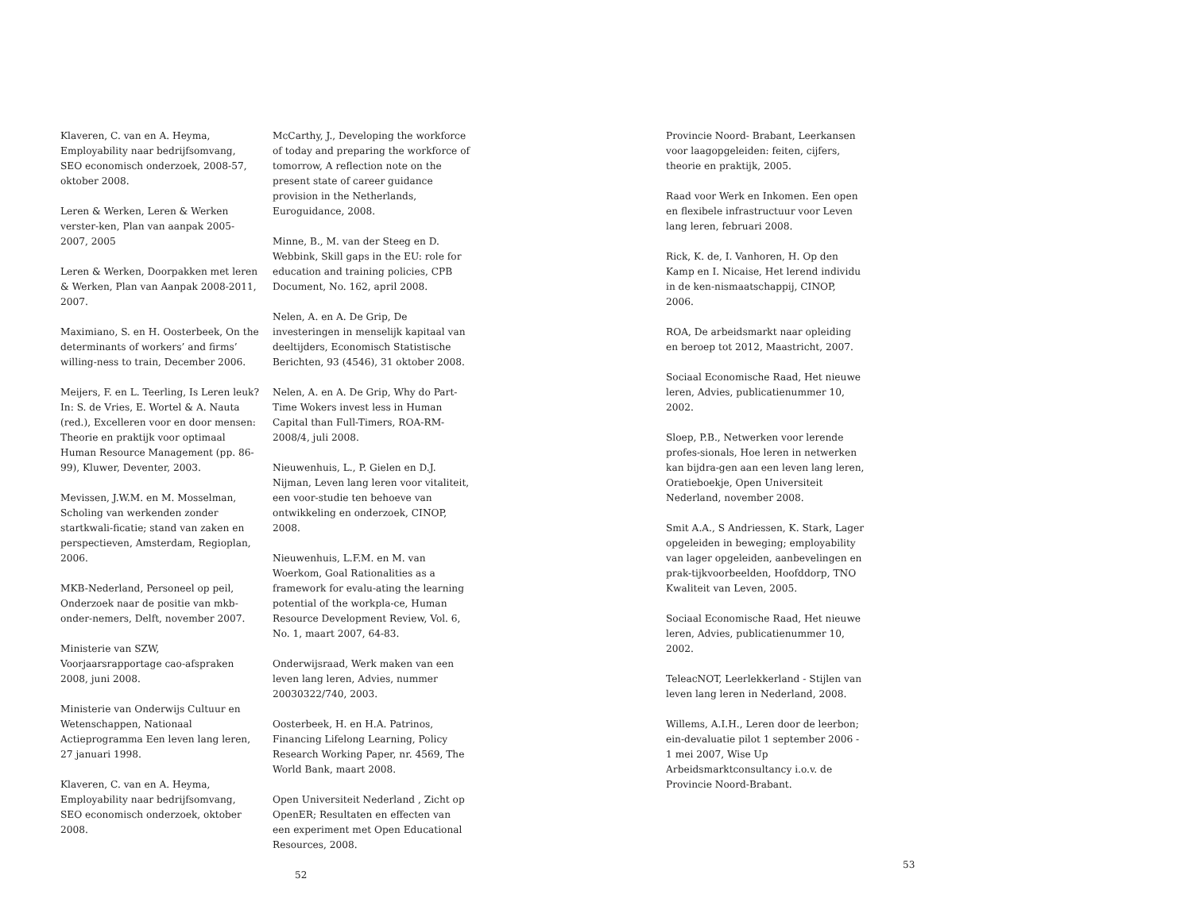Klaveren, C. van en A. Heyma, Employability naar bedrijfsomvang, SEO economisch onderzoek, 2008-57, oktober 2008.
Leren & Werken, Leren & Werken verster-ken, Plan van aanpak 2005-2007, 2005
Leren & Werken, Doorpakken met leren & Werken, Plan van Aanpak 2008-2011, 2007.
Maximiano, S. en H. Oosterbeek, On the determinants of workers’ and firms’ willing-ness to train, December 2006.
Meijers, F. en L. Teerling, Is Leren leuk? In: S. de Vries, E. Wortel & A. Nauta (red.), Excelleren voor en door mensen: Theorie en praktijk voor optimaal Human Resource Management (pp. 86-99), Kluwer, Deventer, 2003.
Mevissen, J.W.M. en M. Mosselman, Scholing van werkenden zonder startkwali-ficatie; stand van zaken en perspectieven, Amsterdam, Regioplan, 2006.
MKB-Nederland, Personeel op peil, Onderzoek naar de positie van mkb-onder-nemers, Delft, november 2007.
Ministerie van SZW, Voorjaarsrapportage cao-afspraken 2008, juni 2008.
Ministerie van Onderwijs Cultuur en Wetenschappen, Nationaal Actieprogramma Een leven lang leren, 27 januari 1998.
Klaveren, C. van en A. Heyma, Employability naar bedrijfsomvang, SEO economisch onderzoek, oktober 2008.
McCarthy, J., Developing the workforce of today and preparing the workforce of tomorrow, A reflection note on the present state of career guidance provision in the Netherlands, Euroguidance, 2008.
Minne, B., M. van der Steeg en D. Webbink, Skill gaps in the EU: role for education and training policies, CPB Document, No. 162, april 2008.
Nelen, A. en A. De Grip, De investeringen in menselijk kapitaal van deeltijders, Economisch Statistische Berichten, 93 (4546), 31 oktober 2008.
Nelen, A. en A. De Grip, Why do Part-Time Wokers invest less in Human Capital than Full-Timers, ROA-RM-2008/4, juli 2008.
Nieuwenhuis, L., P. Gielen en D.J. Nijman, Leven lang leren voor vitaliteit, een voor-studie ten behoeve van ontwikkeling en onderzoek, CINOP, 2008.
Nieuwenhuis, L.F.M. en M. van Woerkom, Goal Rationalities as a framework for evalu-ating the learning potential of the workpla-ce, Human Resource Development Review, Vol. 6, No. 1, maart 2007, 64-83.
Onderwijsraad, Werk maken van een leven lang leren, Advies, nummer 20030322/740, 2003.
Oosterbeek, H. en H.A. Patrinos, Financing Lifelong Learning, Policy Research Working Paper, nr. 4569, The World Bank, maart 2008.
Open Universiteit Nederland , Zicht op OpenER; Resultaten en effecten van een experiment met Open Educational Resources, 2008.
52
Provincie Noord- Brabant, Leerkansen voor laagopgeleiden: feiten, cijfers, theorie en praktijk, 2005.
Raad voor Werk en Inkomen. Een open en flexibele infrastructuur voor Leven lang leren, februari 2008.
Rick, K. de, I. Vanhoren, H. Op den Kamp en I. Nicaise, Het lerend individu in de ken-nismaatschappij, CINOP, 2006.
ROA, De arbeidsmarkt naar opleiding en beroep tot 2012, Maastricht, 2007.
Sociaal Economische Raad, Het nieuwe leren, Advies, publicatienummer 10, 2002.
Sloep, P.B., Netwerken voor lerende profes-sionals, Hoe leren in netwerken kan bijdra-gen aan een leven lang leren, Oratieboekje, Open Universiteit Nederland, november 2008.
Smit A.A., S Andriessen, K. Stark, Lager opgeleiden in beweging; employability van lager opgeleiden, aanbevelingen en prak-tijkvoorbeelden, Hoofddorp, TNO Kwaliteit van Leven, 2005.
Sociaal Economische Raad, Het nieuwe leren, Advies, publicatienummer 10, 2002.
TeleacNOT, Leerlekkerland - Stijlen van leven lang leren in Nederland, 2008.
Willems, A.I.H., Leren door de leerbon; ein-devaluatie pilot 1 september 2006 - 1 mei 2007, Wise Up Arbeidsmarktconsultancy i.o.v. de Provincie Noord-Brabant.
53